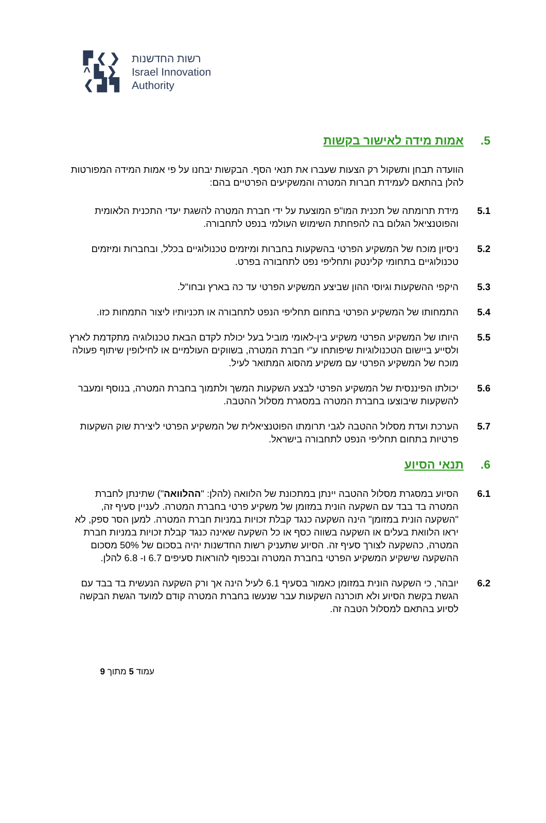▛ ❮ ❯
^ ▙ ❯
❮ ▟ ▜
רשות החדשנות
Israel Innovation
Authority
5. אמות מידה לאישור בקשות
הוועדה תבחן ותשקול רק הצעות שעברו את תנאי הסף. הבקשות יבחנו על פי אמות המידה המפורטות להלן בהתאם לעמידת חברות המטרה והמשקיעים הפרטיים בהם:
5.1 מידת תרומתה של תכנית המו"פ המוצעת על ידי חברת המטרה להשגת יעדי התכנית הלאומית והפוטנציאל הגלום בה להפחתת השימוש העולמי בנפט לתחבורה.
5.2 ניסיון מוכח של המשקיע הפרטי בהשקעות בחברות ומיזמים טכנולוגיים בכלל, ובחברות ומיזמים טכנולוגיים בתחומי קלינטק ותחליפי נפט לתחבורה בפרט.
5.3 היקפי ההשקעות וגיוסי ההון שביצע המשקיע הפרטי עד כה בארץ ובחו"ל.
5.4 התמחותו של המשקיע הפרטי בתחום תחליפי הנפט לתחבורה או תכניותיו ליצור התמחות כזו.
5.5 היותו של המשקיע הפרטי משקיע בין-לאומי מוביל בעל יכולת לקדם הבאת טכנולוגיה מתקדמת לארץ ולסייע ביישום הטכנולוגיות שיפותחו ע"י חברת המטרה, בשווקים העולמיים או לחילופין שיתוף פעולה מוכח של המשקיע הפרטי עם משקיע מהסוג המתואר לעיל.
5.6 יכולתו הפיננסית של המשקיע הפרטי לבצע השקעות המשך ולתמוך בחברת המטרה, בנוסף ומעבר להשקעות שיבוצעו בחברת המטרה במסגרת מסלול ההטבה.
5.7 הערכת ועדת מסלול ההטבה לגבי תרומתו הפוטנציאלית של המשקיע הפרטי ליצירת שוק השקעות פרטיות בתחום תחליפי הנפט לתחבורה בישראל.
6. תנאי הסיוע
6.1 הסיוע במסגרת מסלול ההטבה יינתן במתכונת של הלוואה (להלן: "ההלוואה") שתינתן לחברת המטרה בד בבד עם השקעה הונית במזומן של משקיע פרטי בחברת המטרה. לעניין סעיף זה, "השקעה הונית במזומן" הינה השקעה כנגד קבלת זכויות במניות חברת המטרה. למען הסר ספק, לא יראו הלוואת בעלים או השקעה בשווה כסף או כל השקעה שאינה כנגד קבלת זכויות במניות חברת המטרה, כהשקעה לצורך סעיף זה. הסיוע שתעניק רשות החדשנות יהיה בסכום של 50% מסכום ההשקעה שישקיע המשקיע הפרטי בחברת המטרה ובכפוף להוראות סעיפים 6.7 ו- 6.8 להלן.
6.2 יובהר, כי השקעה הונית במזומן כאמור בסעיף 6.1 לעיל הינה אך ורק השקעה הנעשית בד בבד עם הגשת בקשת הסיוע ולא תוכרנה השקעות עבר שנעשו בחברת המטרה קודם למועד הגשת הבקשה לסיוע בהתאם למסלול הטבה זה.
עמוד 5 מתוך 9